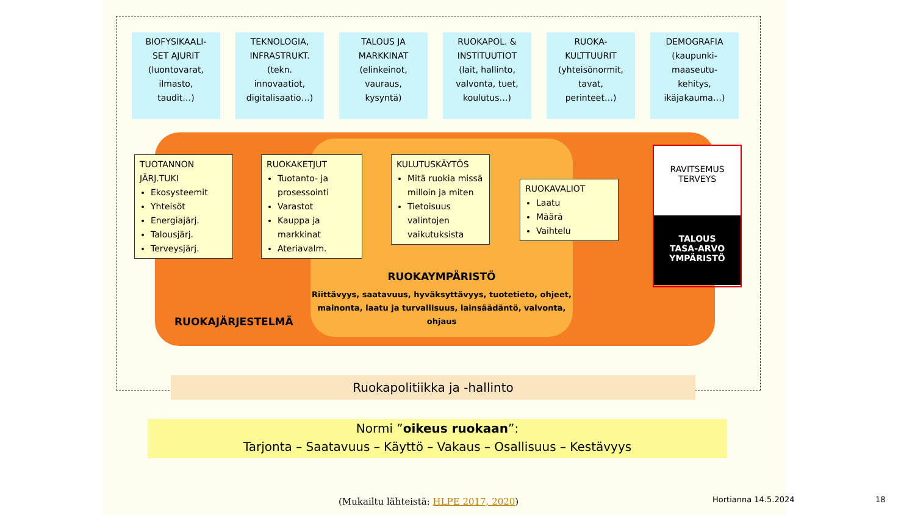BIOFYSIKAALI-
SET AJURIT
(luontovarat,
ilmasto,
taudit…)
TEKNOLOGIA,
INFRASTRUKT.
(tekn.
innovaatiot,
digitalisaatio…)
TALOUS JA
MARKKINAT
(elinkeinot,
vauraus,
kysyntä)
RUOKAPOL. &
INSTITUUTIOT
(lait, hallinto,
valvonta, tuet,
koulutus…)
RUOKA-
KULTTUURIT
(yhteisönormit,
tavat,
perinteet…)
DEMOGRAFIA
(kaupunki-
maaseutu-
kehitys,
ikäjakauma…)
TUOTANNON
JÄRJ.TUKI
Ekosysteemit
Yhteisöt
Energiajärj.
Talousjärj.
Terveysjärj.
RUOKAKETJUT
Tuotanto- ja prosessointi
Varastot
Kauppa ja markkinat
Ateriavalm.
KULUTUSKÄYTÖS
Mitä ruokia missä milloin ja miten
Tietoisuus valintojen vaikutuksista
RUOKAVALIOT
Laatu
Määrä
Vaihtelu
RAVITSEMUS
TERVEYS
TALOUS
TASA-ARVO
YMPÄRISTÖ
RUOKAYMPÄRISTÖ
Riittävyys, saatavuus, hyväksyttävyys, tuotetieto, ohjeet, mainonta, laatu ja turvallisuus, lainsäädäntö, valvonta, ohjaus
RUOKAJÄRJESTELMÄ
Ruokapolitiikka ja -hallinto
Normi ”oikeus ruokaan”:
Tarjonta – Saatavuus – Käyttö – Vakaus – Osallisuus – Kestävyys
(Mukailtu lähteistä: HLPE 2017, 2020)
Hortianna 14.5.2024 18